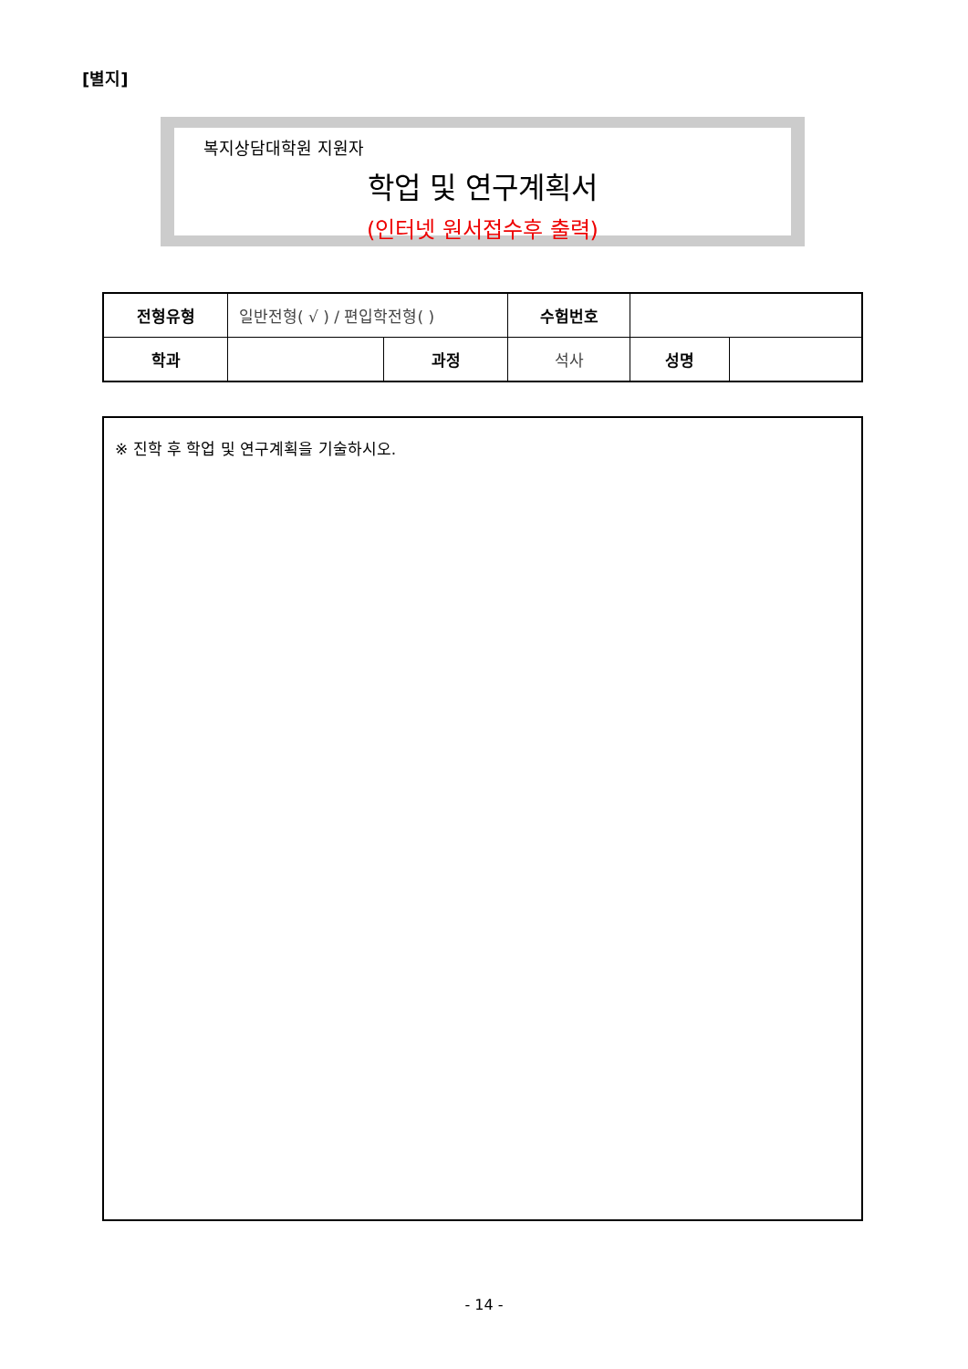[별지]
복지상담대학원 지원자
학업 및 연구계획서
(인터넷 원서접수후 출력)
| 전형유형 | 일반전형( √ ) / 편입학전형( ) | | 수험번호 | | |
| 학과 | | 과정 | 석사 | 성명 | |
※ 진학 후 학업 및 연구계획을 기술하시오.
- 14 -